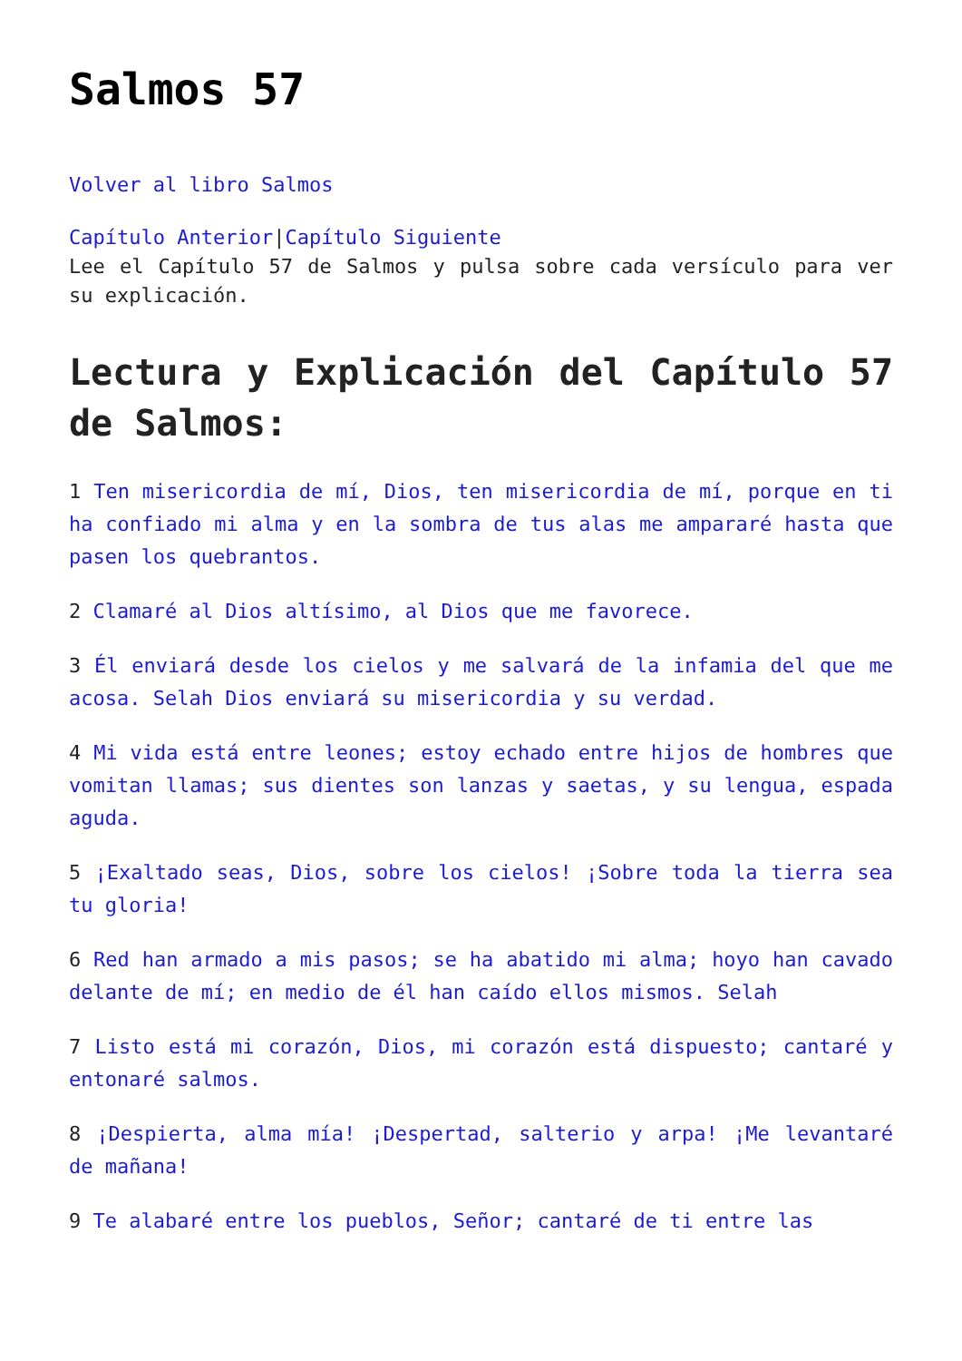Salmos 57
Volver al libro Salmos
Capítulo Anterior|Capítulo Siguiente
Lee el Capítulo 57 de Salmos y pulsa sobre cada versículo para ver su explicación.
Lectura y Explicación del Capítulo 57 de Salmos:
1 Ten misericordia de mí, Dios, ten misericordia de mí, porque en ti ha confiado mi alma y en la sombra de tus alas me ampararé hasta que pasen los quebrantos.
2 Clamaré al Dios altísimo, al Dios que me favorece.
3 Él enviará desde los cielos y me salvará de la infamia del que me acosa. Selah Dios enviará su misericordia y su verdad.
4 Mi vida está entre leones; estoy echado entre hijos de hombres que vomitan llamas; sus dientes son lanzas y saetas, y su lengua, espada aguda.
5 ¡Exaltado seas, Dios, sobre los cielos! ¡Sobre toda la tierra sea tu gloria!
6 Red han armado a mis pasos; se ha abatido mi alma; hoyo han cavado delante de mí; en medio de él han caído ellos mismos. Selah
7 Listo está mi corazón, Dios, mi corazón está dispuesto; cantaré y entonaré salmos.
8 ¡Despierta, alma mía! ¡Despertad, salterio y arpa! ¡Me levantaré de mañana!
9 Te alabaré entre los pueblos, Señor; cantaré de ti entre las